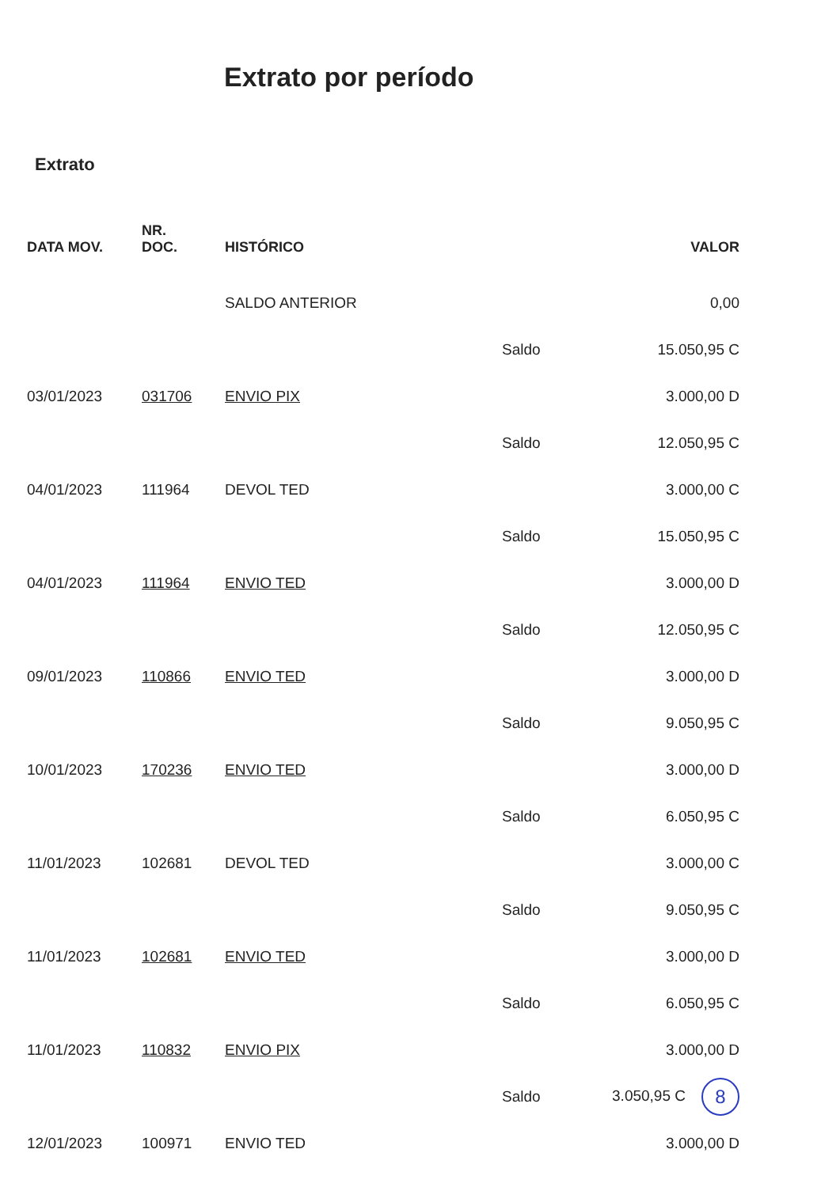Extrato por período
Extrato
| DATA MOV. | NR. DOC. | HISTÓRICO | | VALOR |
| --- | --- | --- | --- | --- |
| | | SALDO ANTERIOR | | 0,00 |
| | | | Saldo | 15.050,95 C |
| 03/01/2023 | 031706 | ENVIO PIX | | 3.000,00 D |
| | | | Saldo | 12.050,95 C |
| 04/01/2023 | 111964 | DEVOL TED | | 3.000,00 C |
| | | | Saldo | 15.050,95 C |
| 04/01/2023 | 111964 | ENVIO TED | | 3.000,00 D |
| | | | Saldo | 12.050,95 C |
| 09/01/2023 | 110866 | ENVIO TED | | 3.000,00 D |
| | | | Saldo | 9.050,95 C |
| 10/01/2023 | 170236 | ENVIO TED | | 3.000,00 D |
| | | | Saldo | 6.050,95 C |
| 11/01/2023 | 102681 | DEVOL TED | | 3.000,00 C |
| | | | Saldo | 9.050,95 C |
| 11/01/2023 | 102681 | ENVIO TED | | 3.000,00 D |
| | | | Saldo | 6.050,95 C |
| 11/01/2023 | 110832 | ENVIO PIX | | 3.000,00 D |
| | | | Saldo | 3.050,95 C 8 |
| 12/01/2023 | 100971 | ENVIO TED | | 3.000,00 D |